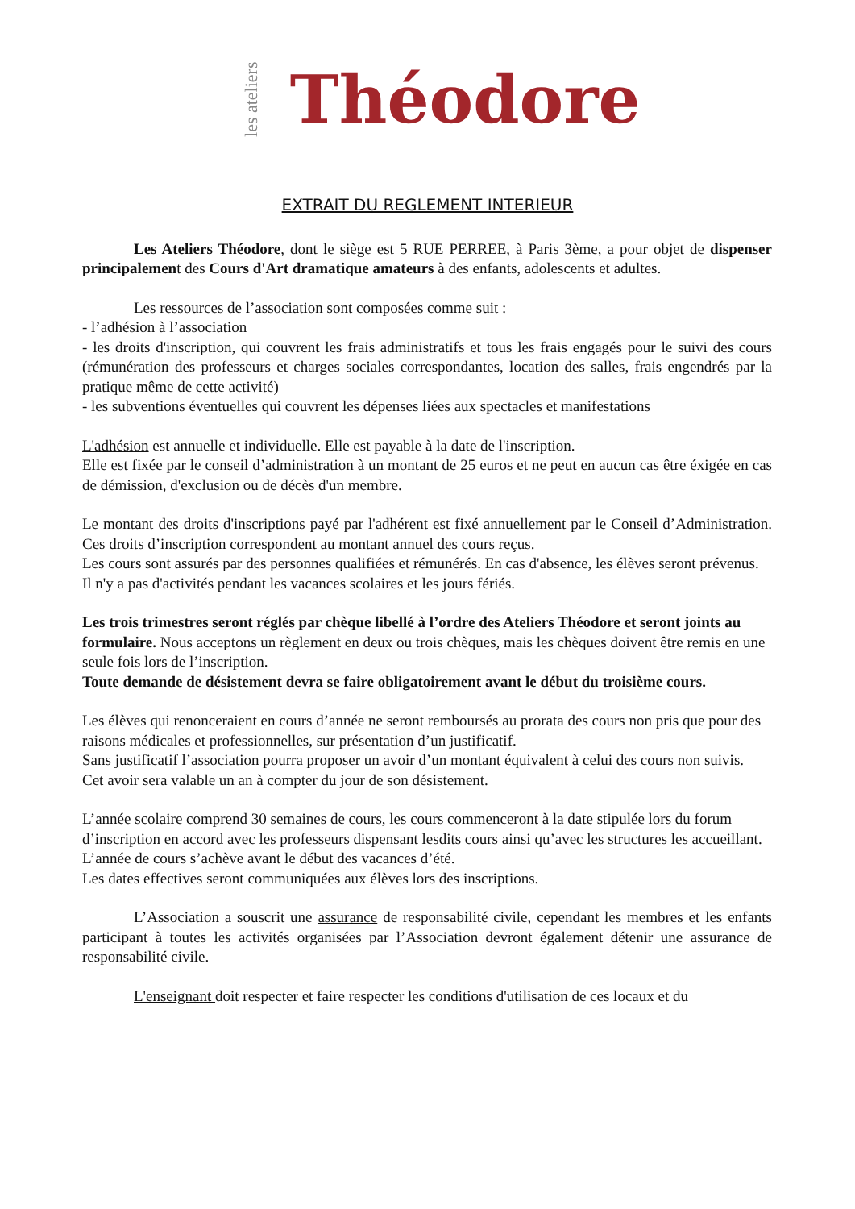les ateliers Théodore
EXTRAIT DU REGLEMENT INTERIEUR
Les Ateliers Théodore, dont le siège est 5 RUE PERREE, à Paris 3ème, a pour objet de dispenser principalement des Cours d'Art dramatique amateurs à des enfants, adolescents et adultes.
Les ressources de l’association sont composées comme suit :
- l’adhésion à l’association
- les droits d'inscription, qui couvrent les frais administratifs et tous les frais engagés pour le suivi des cours (rémunération des professeurs et charges sociales correspondantes, location des salles, frais engendrés par la pratique même de cette activité)
- les subventions éventuelles qui couvrent les dépenses liées aux spectacles et manifestations
L'adhésion est annuelle et individuelle. Elle est payable à la date de l'inscription.
Elle est fixée par le conseil d’administration à un montant de 25 euros et ne peut en aucun cas être éxigée en cas de démission, d'exclusion ou de décès d'un membre.
Le montant des droits d'inscriptions payé par l'adhérent est fixé annuellement par le Conseil d’Administration. Ces droits d’inscription correspondent au montant annuel des cours reçus.
Les cours sont assurés par des personnes qualifiées et rémunérés. En cas d'absence, les élèves seront prévenus.
Il n'y a pas d'activités pendant les vacances scolaires et les jours fériés.
Les trois trimestres seront réglés par chèque libellé à l’ordre des Ateliers Théodore et seront joints au formulaire. Nous acceptons un règlement en deux ou trois chèques, mais les chèques doivent être remis en une seule fois lors de l’inscription.
Toute demande de désistement devra se faire obligatoirement avant le début du troisième cours.
Les élèves qui renonceraient en cours d’année ne seront remboursés au prorata des cours non pris que pour des raisons médicales et professionnelles, sur présentation d’un justificatif.
Sans justificatif l’association pourra proposer un avoir d’un montant équivalent à celui des cours non suivis.
Cet avoir sera valable un an à compter du jour de son désistement.
L’année scolaire comprend 30 semaines de cours, les cours commenceront à la date stipulée lors du forum d’inscription en accord avec les professeurs dispensant lesdits cours ainsi qu’avec les structures les accueillant.
L’année de cours s’achève avant le début des vacances d’été.
Les dates effectives seront communiquées aux élèves lors des inscriptions.
L’Association a souscrit une assurance de responsabilité civile, cependant les membres et les enfants participant à toutes les activités organisées par l’Association devront également détenir une assurance de responsabilité civile.
L'enseignant doit respecter et faire respecter les conditions d'utilisation de ces locaux et du